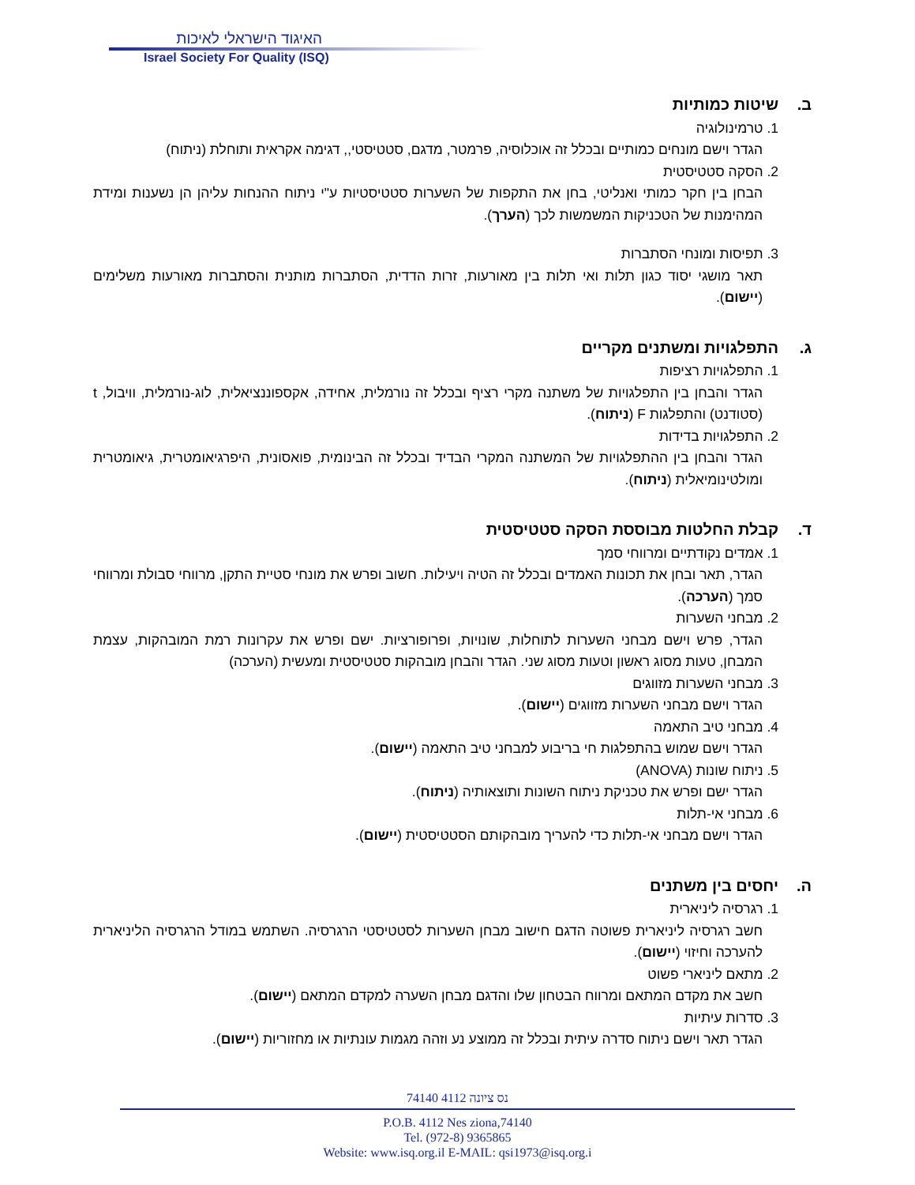האיגוד הישראלי לאיכות
Israel Society For Quality (ISQ)
ב. שיטות כמותיות
1. טרמינולוגיה
הגדר וישם מונחים כמותיים ובכלל זה אוכלוסיה, פרמטר, מדגם, סטטיסטי,, דגימה אקראית ותוחלת (ניתוח)
2. הסקה סטטיסטית
הבחן בין חקר כמותי ואנליטי, בחן את התקפות של השערות סטטיסטיות ע"י ניתוח ההנחות עליהן הן נשענות ומידת המהימנות של הטכניקות המשמשות לכך (הערך).
3. תפיסות ומונחי הסתברות
תאר מושגי יסוד כגון תלות ואי תלות בין מאורעות, זרות הדדית, הסתברות מותנית והסתברות מאורעות משלימים (יישום).
ג. התפלגויות ומשתנים מקריים
1. התפלגויות רציפות
הגדר והבחן בין התפלגויות של משתנה מקרי רציף ובכלל זה נורמלית, אחידה, אקספוננציאלית, לוג-נורמלית, וויבול, t (סטודנט) והתפלגות F (ניתוח).
2. התפלגויות בדידות
הגדר והבחן בין ההתפלגויות של המשתנה המקרי הבדיד ובכלל זה הבינומית, פואסונית, היפרגיאומטרית, גיאומטרית ומולטינומיאלית (ניתוח).
ד. קבלת החלטות מבוססת הסקה סטטיסטית
1. אמדים נקודתיים ומרווחי סמך
הגדר, תאר ובחן את תכונות האמדים ובכלל זה הטיה ויעילות. חשוב ופרש את מונחי סטיית התקן, מרווחי סבולת ומרווחי סמך (הערכה).
2. מבחני השערות
הגדר, פרש וישם מבחני השערות לתוחלות, שונויות, ופרופורציות. ישם ופרש את עקרונות רמת המובהקות, עצמת המבחן, טעות מסוג ראשון וטעות מסוג שני. הגדר והבחן מובהקות סטטיסטית ומעשית (הערכה)
3. מבחני השערות מזווגים
הגדר וישם מבחני השערות מזווגים (יישום).
4. מבחני טיב התאמה
הגדר וישם שמוש בהתפלגות חי בריבוע למבחני טיב התאמה (יישום).
5. ניתוח שונות (ANOVA)
הגדר ישם ופרש את טכניקת ניתוח השונות ותוצאותיה (ניתוח).
6. מבחני אי-תלות
הגדר וישם מבחני אי-תלות כדי להעריך מובהקותם הסטטיסטית (יישום).
ה. יחסים בין משתנים
1. רגרסיה ליניארית
חשב רגרסיה ליניארית פשוטה הדגם חישוב מבחן השערות לסטטיסטי הרגרסיה. השתמש במודל הרגרסיה הליניארית להערכה וחיזוי (יישום).
2. מתאם ליניארי פשוט
חשב את מקדם המתאם ומרווח הבטחון שלו והדגם מבחן השערה למקדם המתאם (יישום).
3. סדרות עיתיות
הגדר תאר וישם ניתוח סדרה עיתית ובכלל זה ממוצע נע וזהה מגמות עונתיות או מחזוריות (יישום).
74140 נס ציונה 4112
P.O.B. 4112 Nes ziona,74140
Tel. (972-8) 9365865
Website: www.isq.org.il E-MAIL: qsi1973@isq.org.i